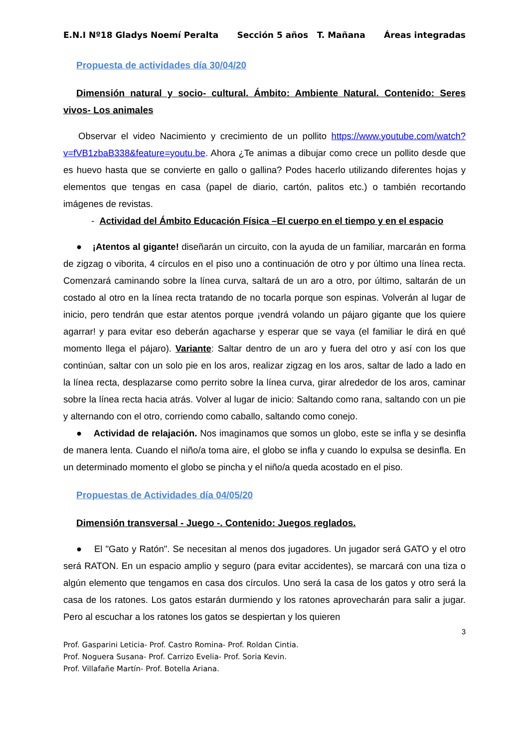E.N.I Nº18 Gladys Noemí Peralta Sección 5 años T. Mañana Áreas integradas
Propuesta de actividades día 30/04/20
Dimensión natural y socio- cultural. Ámbito: Ambiente Natural. Contenido: Seres vivos- Los animales
Observar el video Nacimiento y crecimiento de un pollito https://www.youtube.com/watch?v=fVB1zbaB338&feature=youtu.be. Ahora ¿Te animas a dibujar como crece un pollito desde que es huevo hasta que se convierte en gallo o gallina? Podes hacerlo utilizando diferentes hojas y elementos que tengas en casa (papel de diario, cartón, palitos etc.) o también recortando imágenes de revistas.
- Actividad del Ámbito Educación Física –El cuerpo en el tiempo y en el espacio
● ¡Atentos al gigante! diseñarán un circuito, con la ayuda de un familiar, marcarán en forma de zigzag o viborita, 4 círculos en el piso uno a continuación de otro y por último una línea recta. Comenzará caminando sobre la línea curva, saltará de un aro a otro, por último, saltarán de un costado al otro en la línea recta tratando de no tocarla porque son espinas. Volverán al lugar de inicio, pero tendrán que estar atentos porque ¡vendrá volando un pájaro gigante que los quiere agarrar! y para evitar eso deberán agacharse y esperar que se vaya (el familiar le dirá en qué momento llega el pájaro). Variante: Saltar dentro de un aro y fuera del otro y así con los que continúan, saltar con un solo pie en los aros, realizar zigzag en los aros, saltar de lado a lado en la línea recta, desplazarse como perrito sobre la línea curva, girar alrededor de los aros, caminar sobre la línea recta hacia atrás. Volver al lugar de inicio: Saltando como rana, saltando con un pie y alternando con el otro, corriendo como caballo, saltando como conejo.
● Actividad de relajación. Nos imaginamos que somos un globo, este se infla y se desinfla de manera lenta. Cuando el niño/a toma aire, el globo se infla y cuando lo expulsa se desinfla. En un determinado momento el globo se pincha y el niño/a queda acostado en el piso.
Propuestas de Actividades día 04/05/20
Dimensión transversal - Juego -. Contenido: Juegos reglados.
● El "Gato y Ratón". Se necesitan al menos dos jugadores. Un jugador será GATO y el otro será RATON. En un espacio amplio y seguro (para evitar accidentes), se marcará con una tiza o algún elemento que tengamos en casa dos círculos. Uno será la casa de los gatos y otro será la casa de los ratones. Los gatos estarán durmiendo y los ratones aprovecharán para salir a jugar. Pero al escuchar a los ratones los gatos se despiertan y los quieren
3
Prof. Gasparini Leticia- Prof. Castro Romina- Prof. Roldan Cintia.
Prof. Noguera Susana- Prof. Carrizo Evelia- Prof. Soria Kevin.
Prof. Villafañe Martín- Prof. Botella Ariana.